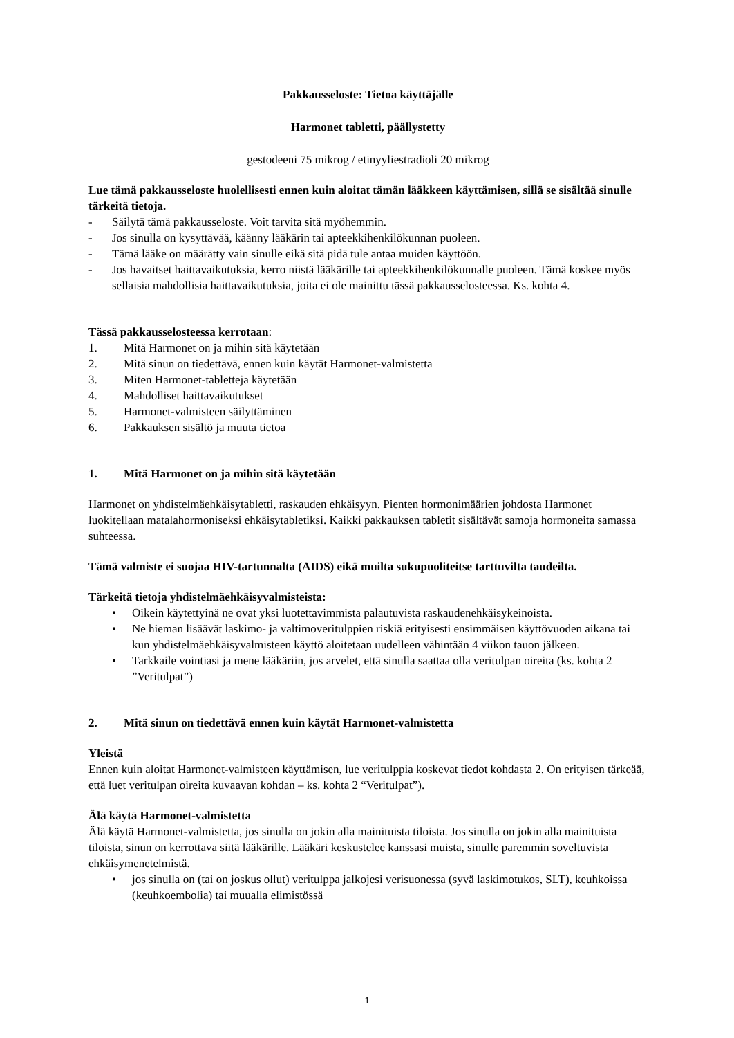Pakkausseloste: Tietoa käyttäjälle
Harmonet tabletti, päällystetty
gestodeeni 75 mikrog / etinyyliestradioli 20 mikrog
Lue tämä pakkausseloste huolellisesti ennen kuin aloitat tämän lääkkeen käyttämisen, sillä se sisältää sinulle tärkeitä tietoja.
- Säilytä tämä pakkausseloste. Voit tarvita sitä myöhemmin.
- Jos sinulla on kysyttävää, käänny lääkärin tai apteekkihenkilökunnan puoleen.
- Tämä lääke on määrätty vain sinulle eikä sitä pidä tule antaa muiden käyttöön.
- Jos havaitset haittavaikutuksia, kerro niistä lääkärille tai apteekkihenkilökunnalle puoleen. Tämä koskee myös sellaisia mahdollisia haittavaikutuksia, joita ei ole mainittu tässä pakkausselosteessa. Ks. kohta 4.
Tässä pakkausselosteessa kerrotaan:
1. Mitä Harmonet on ja mihin sitä käytetään
2. Mitä sinun on tiedettävä, ennen kuin käytät Harmonet-valmistetta
3. Miten Harmonet-tabletteja käytetään
4. Mahdolliset haittavaikutukset
5. Harmonet-valmisteen säilyttäminen
6. Pakkauksen sisältö ja muuta tietoa
1. Mitä Harmonet on ja mihin sitä käytetään
Harmonet on yhdistelmäehkäisytabletti, raskauden ehkäisyyn. Pienten hormonimäärien johdosta Harmonet luokitellaan matalahormoniseksi ehkäisytabletiksi. Kaikki pakkauksen tabletit sisältävät samoja hormoneita samassa suhteessa.
Tämä valmiste ei suojaa HIV-tartunnalta (AIDS) eikä muilta sukupuoliteitse tarttuvilta taudeilta.
Tärkeitä tietoja yhdistelmäehkäisyvalmisteista:
• Oikein käytettyinä ne ovat yksi luotettavimmista palautuvista raskaudenehkäisykeinoista.
• Ne hieman lisäävät laskimo- ja valtimoveritulppien riskiä erityisesti ensimmäisen käyttövuoden aikana tai kun yhdistelmäehkäisyvalmisteen käyttö aloitetaan uudelleen vähintään 4 viikon tauon jälkeen.
• Tarkkaile vointiasi ja mene lääkäriin, jos arvelet, että sinulla saattaa olla veritulpan oireita (ks. kohta 2 ”Veritulpat”)
2. Mitä sinun on tiedettävä ennen kuin käytät Harmonet-valmistetta
Yleistä
Ennen kuin aloitat Harmonet-valmisteen käyttämisen, lue veritulppia koskevat tiedot kohdasta 2. On erityisen tärkeää, että luet veritulpan oireita kuvaavan kohdan – ks. kohta 2 “Veritulpat”).
Älä käytä Harmonet-valmistetta
Älä käytä Harmonet-valmistetta, jos sinulla on jokin alla mainituista tiloista. Jos sinulla on jokin alla mainituista tiloista, sinun on kerrottava siitä lääkärille. Lääkäri keskustelee kanssasi muista, sinulle paremmin soveltuvista ehkäisymenetelmistä.
• jos sinulla on (tai on joskus ollut) veritulppa jalkojesi verisuonessa (syvä laskimotukos, SLT), keuhkoissa (keuhkoembolia) tai muualla elimistössä
1